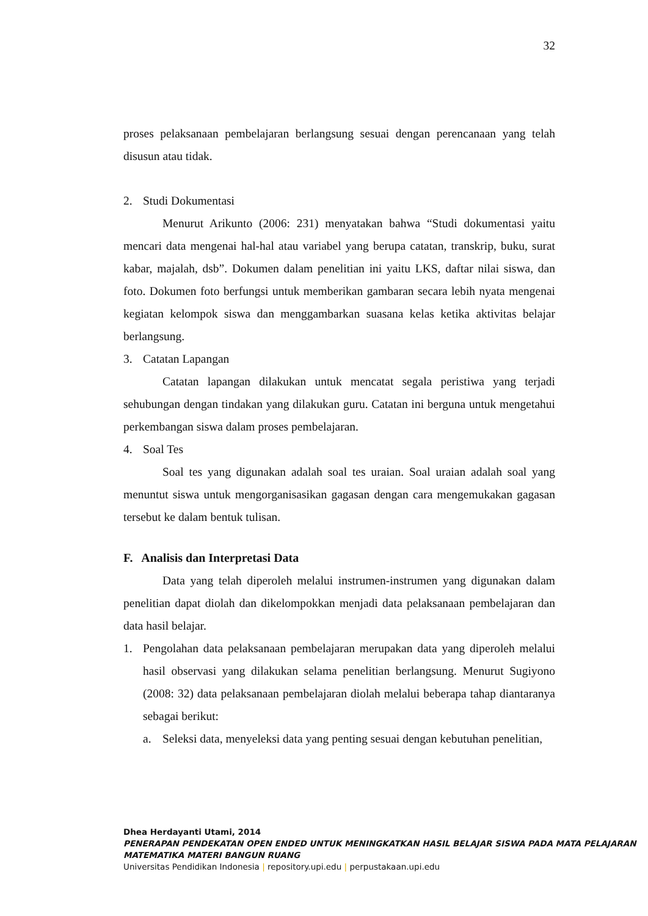32
proses pelaksanaan pembelajaran berlangsung sesuai dengan perencanaan yang telah disusun atau tidak.
2. Studi Dokumentasi
Menurut Arikunto (2006: 231) menyatakan bahwa “Studi dokumentasi yaitu mencari data mengenai hal-hal atau variabel yang berupa catatan, transkrip, buku, surat kabar, majalah, dsb”. Dokumen dalam penelitian ini yaitu LKS, daftar nilai siswa, dan foto. Dokumen foto berfungsi untuk memberikan gambaran secara lebih nyata mengenai kegiatan kelompok siswa dan menggambarkan suasana kelas ketika aktivitas belajar berlangsung.
3. Catatan Lapangan
Catatan lapangan dilakukan untuk mencatat segala peristiwa yang terjadi sehubungan dengan tindakan yang dilakukan guru. Catatan ini berguna untuk mengetahui perkembangan siswa dalam proses pembelajaran.
4. Soal Tes
Soal tes yang digunakan adalah soal tes uraian. Soal uraian adalah soal yang menuntut siswa untuk mengorganisasikan gagasan dengan cara mengemukakan gagasan tersebut ke dalam bentuk tulisan.
F. Analisis dan Interpretasi Data
Data yang telah diperoleh melalui instrumen-instrumen yang digunakan dalam penelitian dapat diolah dan dikelompokkan menjadi data pelaksanaan pembelajaran dan data hasil belajar.
1. Pengolahan data pelaksanaan pembelajaran merupakan data yang diperoleh melalui hasil observasi yang dilakukan selama penelitian berlangsung. Menurut Sugiyono (2008: 32) data pelaksanaan pembelajaran diolah melalui beberapa tahap diantaranya sebagai berikut:
a. Seleksi data, menyeleksi data yang penting sesuai dengan kebutuhan penelitian,
Dhea Herdayanti Utami, 2014
PENERAPAN PENDEKATAN OPEN ENDED UNTUK MENINGKATKAN HASIL BELAJAR SISWA PADA MATA PELAJARAN MATEMATIKA MATERI BANGUN RUANG
Universitas Pendidikan Indonesia | repository.upi.edu | perpustakaan.upi.edu